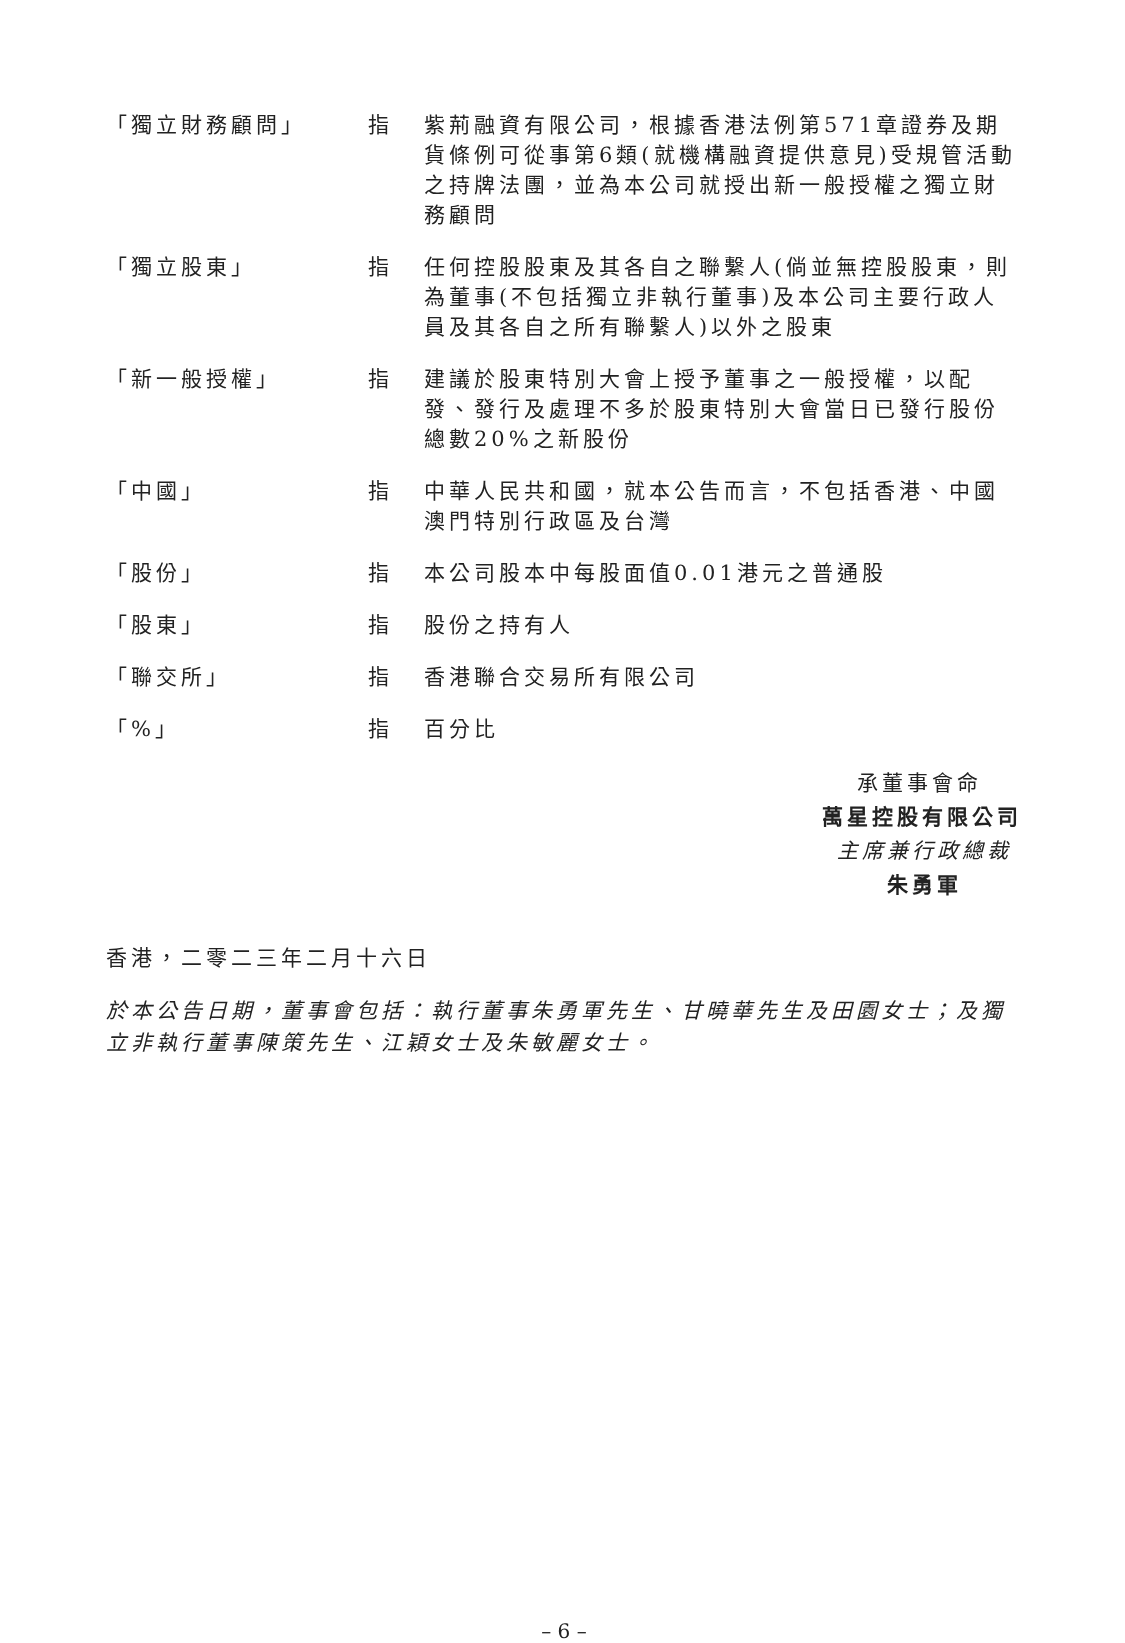「獨立財務顧問」 指 紫荊融資有限公司，根據香港法例第571章證券及期貨條例可從事第6類(就機構融資提供意見)受規管活動之持牌法團，並為本公司就授出新一般授權之獨立財務顧問
「獨立股東」 指 任何控股股東及其各自之聯繫人(倘並無控股股東，則為董事(不包括獨立非執行董事)及本公司主要行政人員及其各自之所有聯繫人)以外之股東
「新一般授權」 指 建議於股東特別大會上授予董事之一般授權，以配發、發行及處理不多於股東特別大會當日已發行股份總數20%之新股份
「中國」 指 中華人民共和國，就本公告而言，不包括香港、中國澳門特別行政區及台灣
「股份」 指 本公司股本中每股面值0.01港元之普通股
「股東」 指 股份之持有人
「聯交所」 指 香港聯合交易所有限公司
「%」 指 百分比
承董事會命
萬星控股有限公司
主席兼行政總裁
朱勇軍
香港，二零二三年二月十六日
於本公告日期，董事會包括：執行董事朱勇軍先生、甘曉華先生及田園女士；及獨立非執行董事陳策先生、江穎女士及朱敏麗女士。
– 6 –